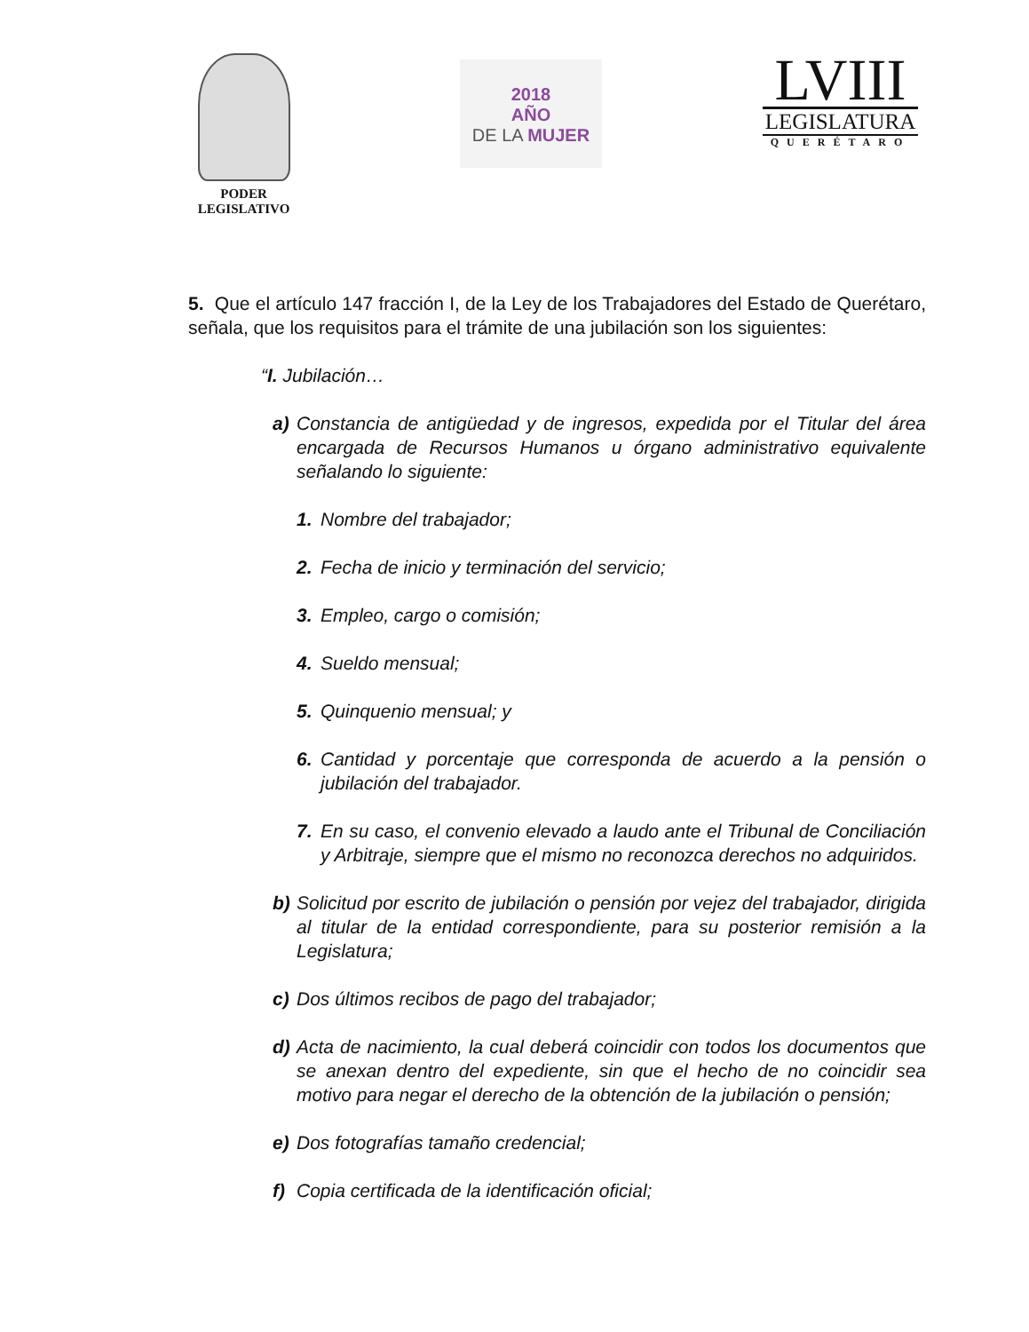PODER
LEGISLATIVO
2018
AÑO
DE LA MUJER
LVIII
LEGISLATURA
QUERÉTARO
5. Que el artículo 147 fracción I, de la Ley de los Trabajadores del Estado de Querétaro, señala, que los requisitos para el trámite de una jubilación son los siguientes:
“I. Jubilación…
a) Constancia de antigüedad y de ingresos, expedida por el Titular del área encargada de Recursos Humanos u órgano administrativo equivalente señalando lo siguiente:
1. Nombre del trabajador;
2. Fecha de inicio y terminación del servicio;
3. Empleo, cargo o comisión;
4. Sueldo mensual;
5. Quinquenio mensual; y
6. Cantidad y porcentaje que corresponda de acuerdo a la pensión o jubilación del trabajador.
7. En su caso, el convenio elevado a laudo ante el Tribunal de Conciliación y Arbitraje, siempre que el mismo no reconozca derechos no adquiridos.
b) Solicitud por escrito de jubilación o pensión por vejez del trabajador, dirigida al titular de la entidad correspondiente, para su posterior remisión a la Legislatura;
c) Dos últimos recibos de pago del trabajador;
d) Acta de nacimiento, la cual deberá coincidir con todos los documentos que se anexan dentro del expediente, sin que el hecho de no coincidir sea motivo para negar el derecho de la obtención de la jubilación o pensión;
e) Dos fotografías tamaño credencial;
f) Copia certificada de la identificación oficial;